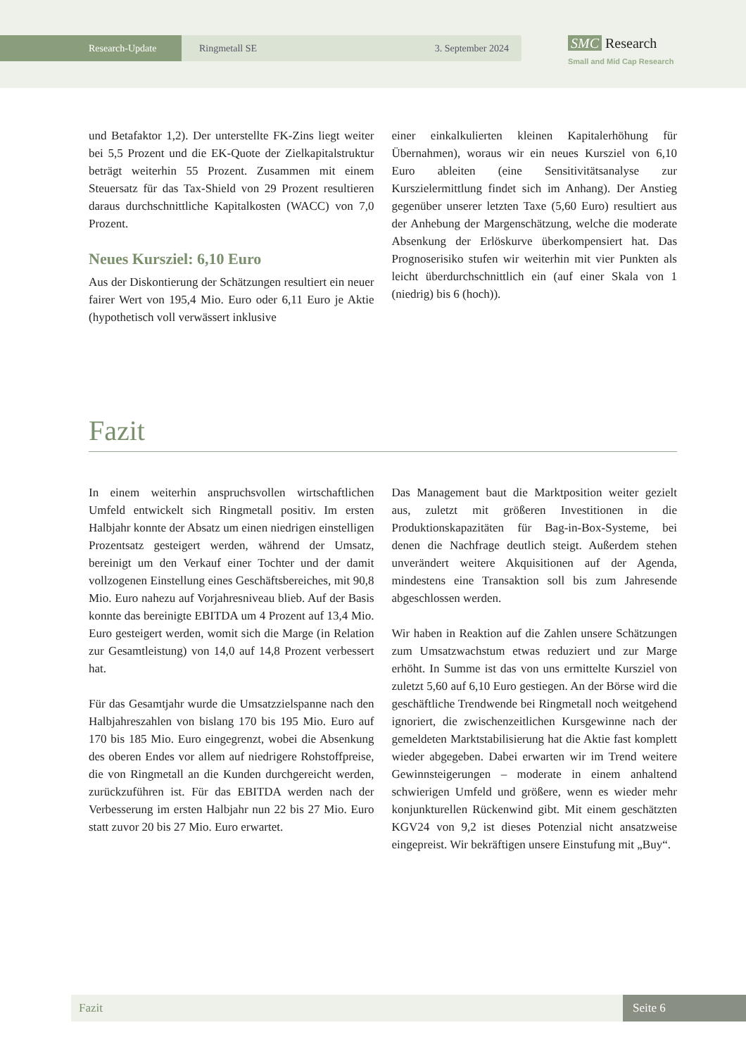Research-Update Ringmetall SE 3. September 2024
SMC Research
Small and Mid Cap Research
und Betafaktor 1,2). Der unterstellte FK-Zins liegt weiter bei 5,5 Prozent und die EK-Quote der Zielkapitalstruktur beträgt weiterhin 55 Prozent. Zusammen mit einem Steuersatz für das Tax-Shield von 29 Prozent resultieren daraus durchschnittliche Kapitalkosten (WACC) von 7,0 Prozent.
Neues Kursziel: 6,10 Euro
Aus der Diskontierung der Schätzungen resultiert ein neuer fairer Wert von 195,4 Mio. Euro oder 6,11 Euro je Aktie (hypothetisch voll verwässert inklusive
einer einkalkulierten kleinen Kapitalerhöhung für Übernahmen), woraus wir ein neues Kursziel von 6,10 Euro ableiten (eine Sensitivitätsanalyse zur Kurszielermittlung findet sich im Anhang). Der Anstieg gegenüber unserer letzten Taxe (5,60 Euro) resultiert aus der Anhebung der Margenschätzung, welche die moderate Absenkung der Erlöskurve überkompensiert hat. Das Prognoserisiko stufen wir weiterhin mit vier Punkten als leicht überdurchschnittlich ein (auf einer Skala von 1 (niedrig) bis 6 (hoch)).
Fazit
In einem weiterhin anspruchsvollen wirtschaftlichen Umfeld entwickelt sich Ringmetall positiv. Im ersten Halbjahr konnte der Absatz um einen niedrigen einstelligen Prozentsatz gesteigert werden, während der Umsatz, bereinigt um den Verkauf einer Tochter und der damit vollzogenen Einstellung eines Geschäftsbereiches, mit 90,8 Mio. Euro nahezu auf Vorjahresniveau blieb. Auf der Basis konnte das bereinigte EBITDA um 4 Prozent auf 13,4 Mio. Euro gesteigert werden, womit sich die Marge (in Relation zur Gesamtleistung) von 14,0 auf 14,8 Prozent verbessert hat.
Für das Gesamtjahr wurde die Umsatzzielspanne nach den Halbjahreszahlen von bislang 170 bis 195 Mio. Euro auf 170 bis 185 Mio. Euro eingegrenzt, wobei die Absenkung des oberen Endes vor allem auf niedrigere Rohstoffpreise, die von Ringmetall an die Kunden durchgereicht werden, zurückzuführen ist. Für das EBITDA werden nach der Verbesserung im ersten Halbjahr nun 22 bis 27 Mio. Euro statt zuvor 20 bis 27 Mio. Euro erwartet.
Das Management baut die Marktposition weiter gezielt aus, zuletzt mit größeren Investitionen in die Produktionskapazitäten für Bag-in-Box-Systeme, bei denen die Nachfrage deutlich steigt. Außerdem stehen unverändert weitere Akquisitionen auf der Agenda, mindestens eine Transaktion soll bis zum Jahresende abgeschlossen werden.
Wir haben in Reaktion auf die Zahlen unsere Schätzungen zum Umsatzwachstum etwas reduziert und zur Marge erhöht. In Summe ist das von uns ermittelte Kursziel von zuletzt 5,60 auf 6,10 Euro gestiegen. An der Börse wird die geschäftliche Trendwende bei Ringmetall noch weitgehend ignoriert, die zwischenzeitlichen Kursgewinne nach der gemeldeten Marktstabilisierung hat die Aktie fast komplett wieder abgegeben. Dabei erwarten wir im Trend weitere Gewinnsteigerungen – moderate in einem anhaltend schwierigen Umfeld und größere, wenn es wieder mehr konjunkturellen Rückenwind gibt. Mit einem geschätzten KGV24 von 9,2 ist dieses Potenzial nicht ansatzweise eingepreist. Wir bekräftigen unsere Einstufung mit „Buy“.
Fazit Seite 6